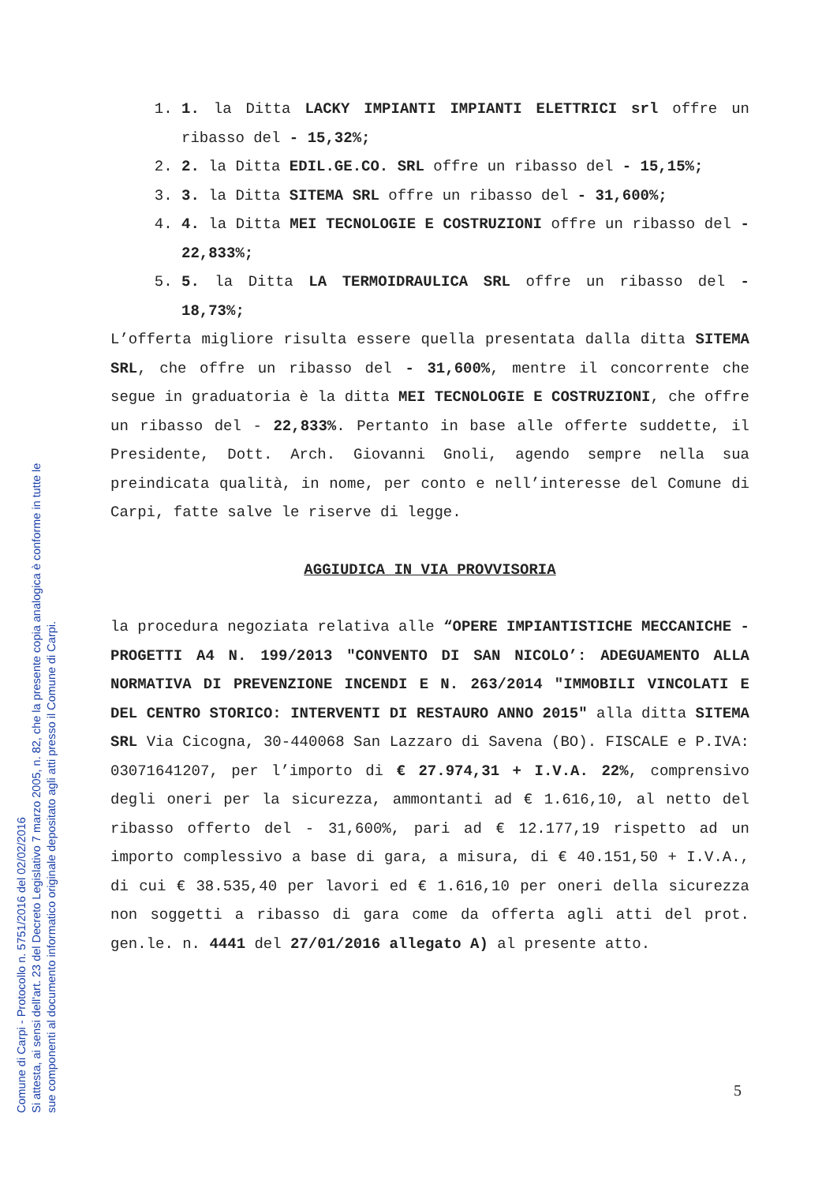Comune di Carpi - Protocollo n. 5751/2016 del 02/02/2016
Si attesta, ai sensi dell'art. 23 del Decreto Legislativo 7 marzo 2005, n. 82, che la presente copia analogica è conforme in tutte le
sue componenti al documento informatico originale depositato agli atti presso il Comune di Carpi.
1. 1. la Ditta LACKY IMPIANTI IMPIANTI ELETTRICI srl offre un ribasso del - 15,32%;
2. 2. la Ditta EDIL.GE.CO. SRL offre un ribasso del - 15,15%;
3. 3. la Ditta SITEMA SRL offre un ribasso del - 31,600%;
4. 4. la Ditta MEI TECNOLOGIE E COSTRUZIONI offre un ribasso del - 22,833%;
5. 5. la Ditta LA TERMOIDRAULICA SRL offre un ribasso del - 18,73%;
L’offerta migliore risulta essere quella presentata dalla ditta SITEMA SRL, che offre un ribasso del - 31,600%, mentre il concorrente che segue in graduatoria è la ditta MEI TECNOLOGIE E COSTRUZIONI, che offre un ribasso del - 22,833%. Pertanto in base alle offerte suddette, il Presidente, Dott. Arch. Giovanni Gnoli, agendo sempre nella sua preindicata qualità, in nome, per conto e nell’interesse del Comune di Carpi, fatte salve le riserve di legge.
AGGIUDICA IN VIA PROVVISORIA
la procedura negoziata relativa alle “OPERE IMPIANTISTICHE MECCANICHE - PROGETTI A4 N. 199/2013 "CONVENTO DI SAN NICOLO’: ADEGUAMENTO ALLA NORMATIVA DI PREVENZIONE INCENDI E N. 263/2014 "IMMOBILI VINCOLATI E DEL CENTRO STORICO: INTERVENTI DI RESTAURO ANNO 2015" alla ditta SITEMA SRL Via Cicogna, 30-440068 San Lazzaro di Savena (BO). FISCALE e P.IVA: 03071641207, per l’importo di € 27.974,31 + I.V.A. 22%, comprensivo degli oneri per la sicurezza, ammontanti ad € 1.616,10, al netto del ribasso offerto del - 31,600%, pari ad € 12.177,19 rispetto ad un importo complessivo a base di gara, a misura, di € 40.151,50 + I.V.A., di cui € 38.535,40 per lavori ed € 1.616,10 per oneri della sicurezza non soggetti a ribasso di gara come da offerta agli atti del prot. gen.le. n. 4441 del 27/01/2016 allegato A) al presente atto.
5